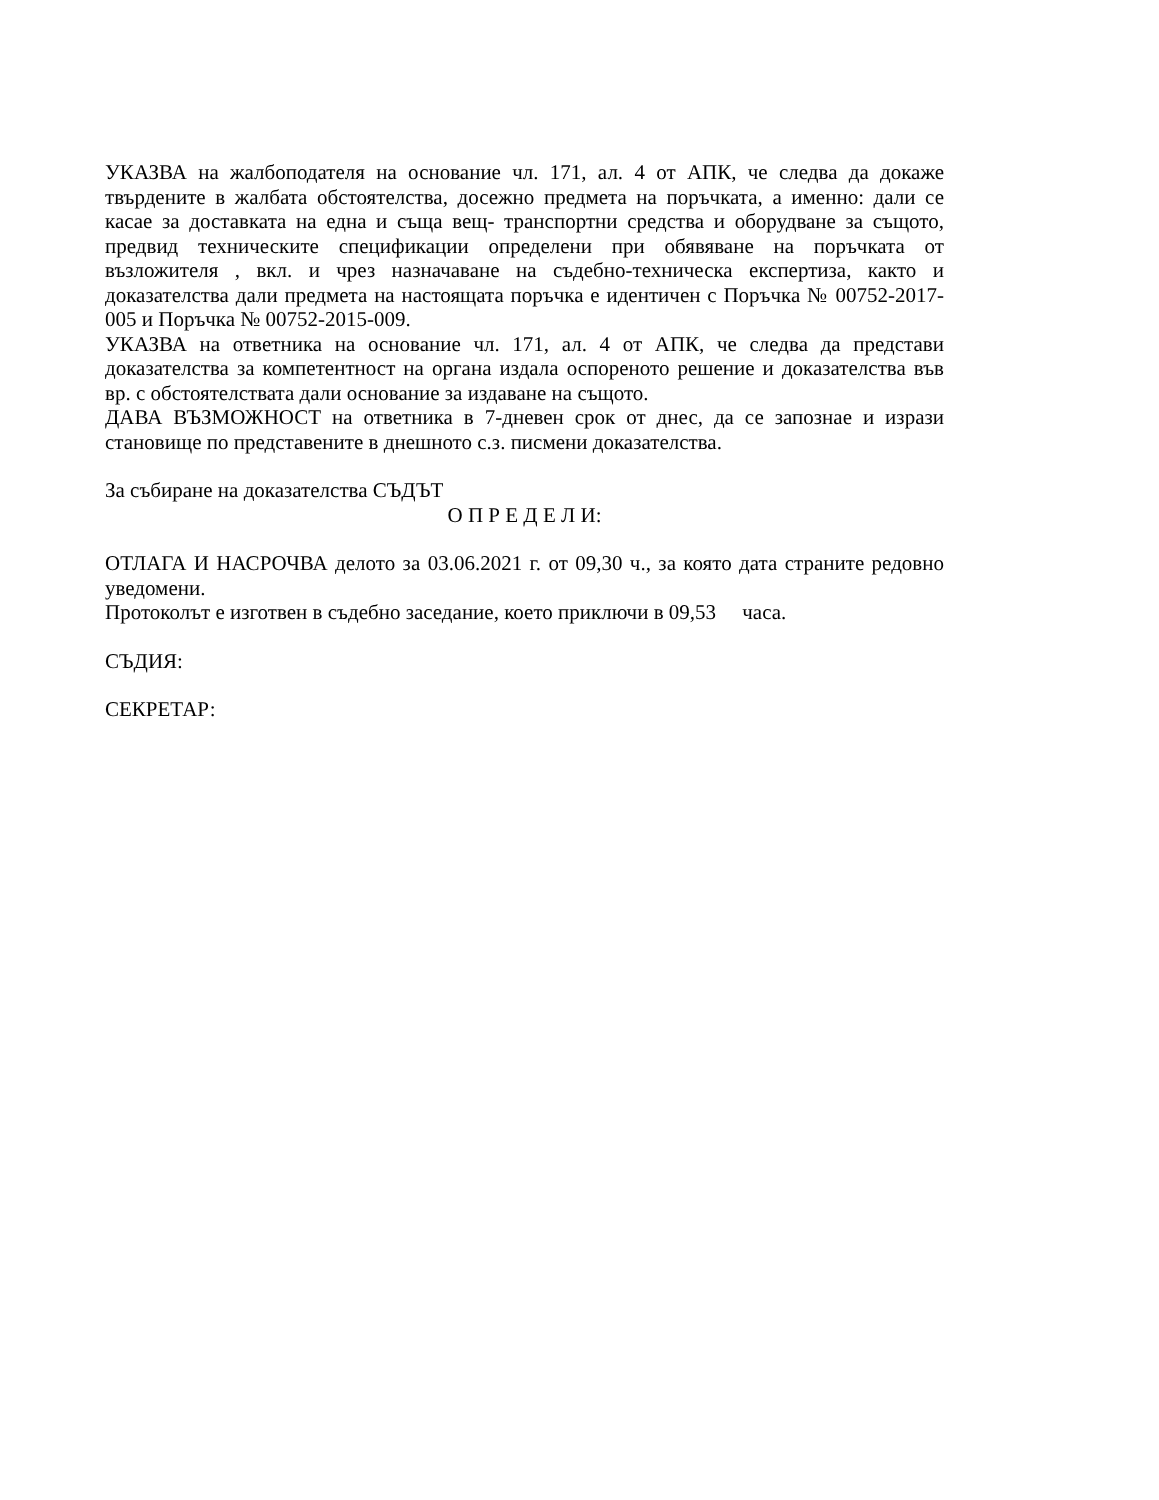УКАЗВА на жалбоподателя на основание чл. 171, ал. 4 от АПК, че следва да докаже твърдените в жалбата обстоятелства, досежно предмета на поръчката, а именно: дали се касае за доставката на една и съща вещ- транспортни средства и оборудване за същото, предвид техническите спецификации определени при обявяване на поръчката от възложителя , вкл. и чрез назначаване на съдебно-техническа експертиза, както и доказателства дали предмета на настоящата поръчка е идентичен с Поръчка № 00752-2017-005 и Поръчка № 00752-2015-009.
УКАЗВА на ответника на основание чл. 171, ал. 4 от АПК, че следва да представи доказателства за компетентност на органа издала оспореното решение и доказателства във вр. с обстоятелствата дали основание за издаване на същото.
ДАВА ВЪЗМОЖНОСТ на ответника в 7-дневен срок от днес, да се запознае и изрази становище по представените в днешното с.з. писмени доказателства.
За събиране на доказателства СЪДЪТ
О П Р Е Д Е Л И:
ОТЛАГА И НАСРОЧВА делото за 03.06.2021 г. от 09,30 ч., за която дата страните редовно уведомени.
Протоколът е изготвен в съдебно заседание, което приключи в 09,53 часа.
СЪДИЯ:
СЕКРЕТАР: